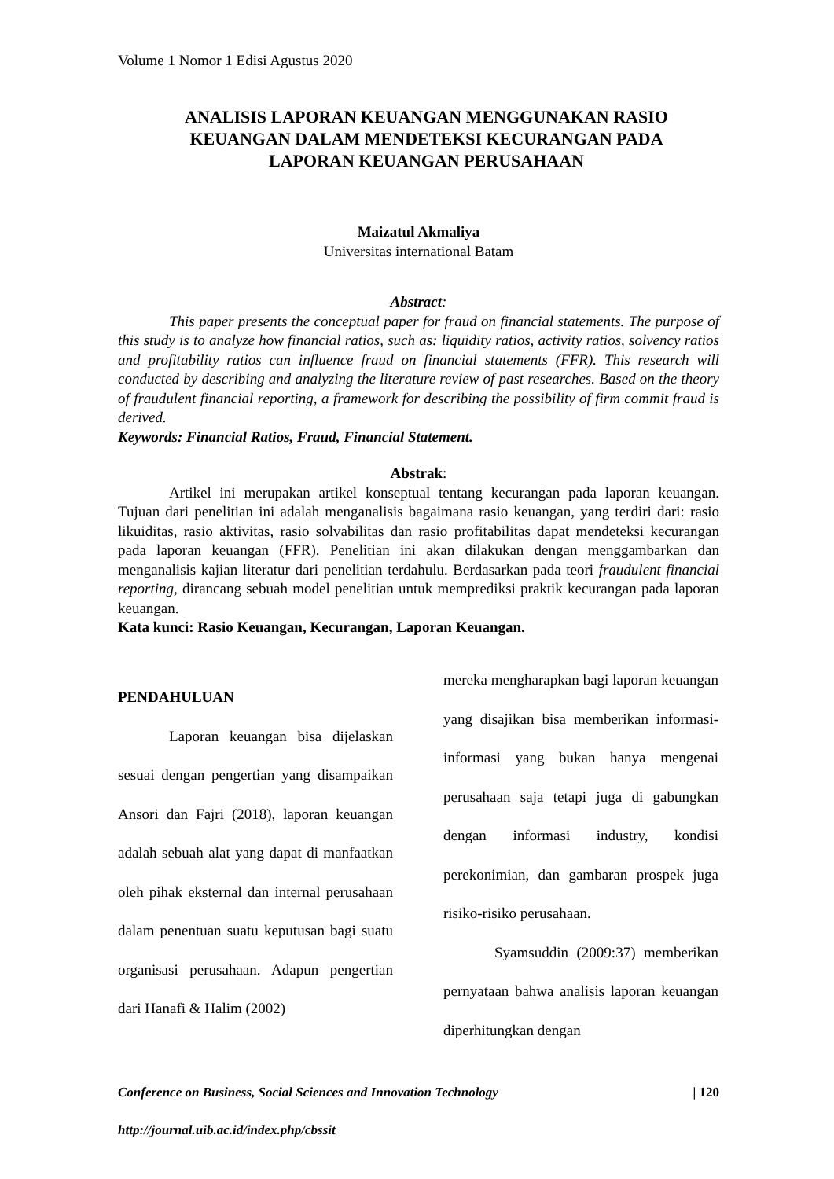Volume 1 Nomor 1 Edisi Agustus 2020
ANALISIS LAPORAN KEUANGAN MENGGUNAKAN RASIO KEUANGAN DALAM MENDETEKSI KECURANGAN PADA LAPORAN KEUANGAN PERUSAHAAN
Maizatul Akmaliya
Universitas international Batam
Abstract:
This paper presents the conceptual paper for fraud on financial statements. The purpose of this study is to analyze how financial ratios, such as: liquidity ratios, activity ratios, solvency ratios and profitability ratios can influence fraud on financial statements (FFR). This research will conducted by describing and analyzing the literature review of past researches. Based on the theory of fraudulent financial reporting, a framework for describing the possibility of firm commit fraud is derived.
Keywords: Financial Ratios, Fraud, Financial Statement.
Abstrak:
Artikel ini merupakan artikel konseptual tentang kecurangan pada laporan keuangan. Tujuan dari penelitian ini adalah menganalisis bagaimana rasio keuangan, yang terdiri dari: rasio likuiditas, rasio aktivitas, rasio solvabilitas dan rasio profitabilitas dapat mendeteksi kecurangan pada laporan keuangan (FFR). Penelitian ini akan dilakukan dengan menggambarkan dan menganalisis kajian literatur dari penelitian terdahulu. Berdasarkan pada teori fraudulent financial reporting, dirancang sebuah model penelitian untuk memprediksi praktik kecurangan pada laporan keuangan.
Kata kunci: Rasio Keuangan, Kecurangan, Laporan Keuangan.
PENDAHULUAN
Laporan keuangan bisa dijelaskan sesuai dengan pengertian yang disampaikan Ansori dan Fajri (2018), laporan keuangan adalah sebuah alat yang dapat di manfaatkan oleh pihak eksternal dan internal perusahaan dalam penentuan suatu keputusan bagi suatu organisasi perusahaan. Adapun pengertian dari Hanafi & Halim (2002)
mereka mengharapkan bagi laporan keuangan yang disajikan bisa memberikan informasi-informasi yang bukan hanya mengenai perusahaan saja tetapi juga di gabungkan dengan informasi industry, kondisi perekonimian, dan gambaran prospek juga risiko-risiko perusahaan.
Syamsuddin (2009:37) memberikan pernyataan bahwa analisis laporan keuangan diperhitungkan dengan
Conference on Business, Social Sciences and Innovation Technology | 120
http://journal.uib.ac.id/index.php/cbssit